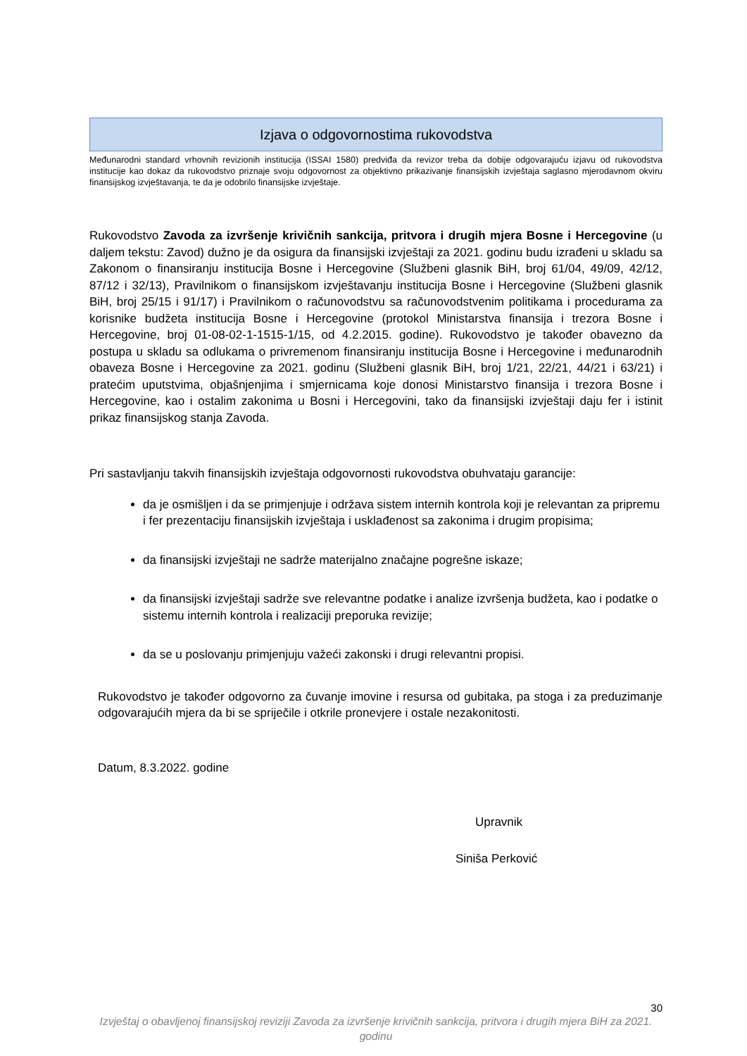Izjava o odgovornostima rukovodstva
Međunarodni standard vrhovnih revizionih institucija (ISSAI 1580) predviđa da revizor treba da dobije odgovarajuću izjavu od rukovodstva institucije kao dokaz da rukovodstvo priznaje svoju odgovornost za objektivno prikazivanje finansijskih izvještaja saglasno mjerodavnom okviru finansijskog izvještavanja, te da je odobrilo finansijske izvještaje.
Rukovodstvo Zavoda za izvršenje krivičnih sankcija, pritvora i drugih mjera Bosne i Hercegovine (u daljem tekstu: Zavod) dužno je da osigura da finansijski izvještaji za 2021. godinu budu izrađeni u skladu sa Zakonom o finansiranju institucija Bosne i Hercegovine (Službeni glasnik BiH, broj 61/04, 49/09, 42/12, 87/12 i 32/13), Pravilnikom o finansijskom izvještavanju institucija Bosne i Hercegovine (Službeni glasnik BiH, broj 25/15 i 91/17) i Pravilnikom o računovodstvu sa računovodstvenim politikama i procedurama za korisnike budžeta institucija Bosne i Hercegovine (protokol Ministarstva finansija i trezora Bosne i Hercegovine, broj 01-08-02-1-1515-1/15, od 4.2.2015. godine). Rukovodstvo je također obavezno da postupa u skladu sa odlukama o privremenom finansiranju institucija Bosne i Hercegovine i međunarodnih obaveza Bosne i Hercegovine za 2021. godinu (Službeni glasnik BiH, broj 1/21, 22/21, 44/21 i 63/21) i pratećim uputstvima, objašnjenjima i smjernicama koje donosi Ministarstvo finansija i trezora Bosne i Hercegovine, kao i ostalim zakonima u Bosni i Hercegovini, tako da finansijski izvještaji daju fer i istinit prikaz finansijskog stanja Zavoda.
Pri sastavljanju takvih finansijskih izvještaja odgovornosti rukovodstva obuhvataju garancije:
da je osmišljen i da se primjenjuje i održava sistem internih kontrola koji je relevantan za pripremu i fer prezentaciju finansijskih izvještaja i usklađenost sa zakonima i drugim propisima;
da finansijski izvještaji ne sadrže materijalno značajne pogrešne iskaze;
da finansijski izvještaji sadrže sve relevantne podatke i analize izvršenja budžeta, kao i podatke o sistemu internih kontrola i realizaciji preporuka revizije;
da se u poslovanju primjenjuju važeći zakonski i drugi relevantni propisi.
Rukovodstvo je također odgovorno za čuvanje imovine i resursa od gubitaka, pa stoga i za preduzimanje odgovarajućih mjera da bi se spriječile i otkrile pronevjere i ostale nezakonitosti.
Datum, 8.3.2022. godine
Upravnik
Siniša Perković
30
Izvještaj o obavljenoj finansijskoj reviziji Zavoda za izvršenje krivičnih sankcija, pritvora i drugih mjera BiH za 2021. godinu